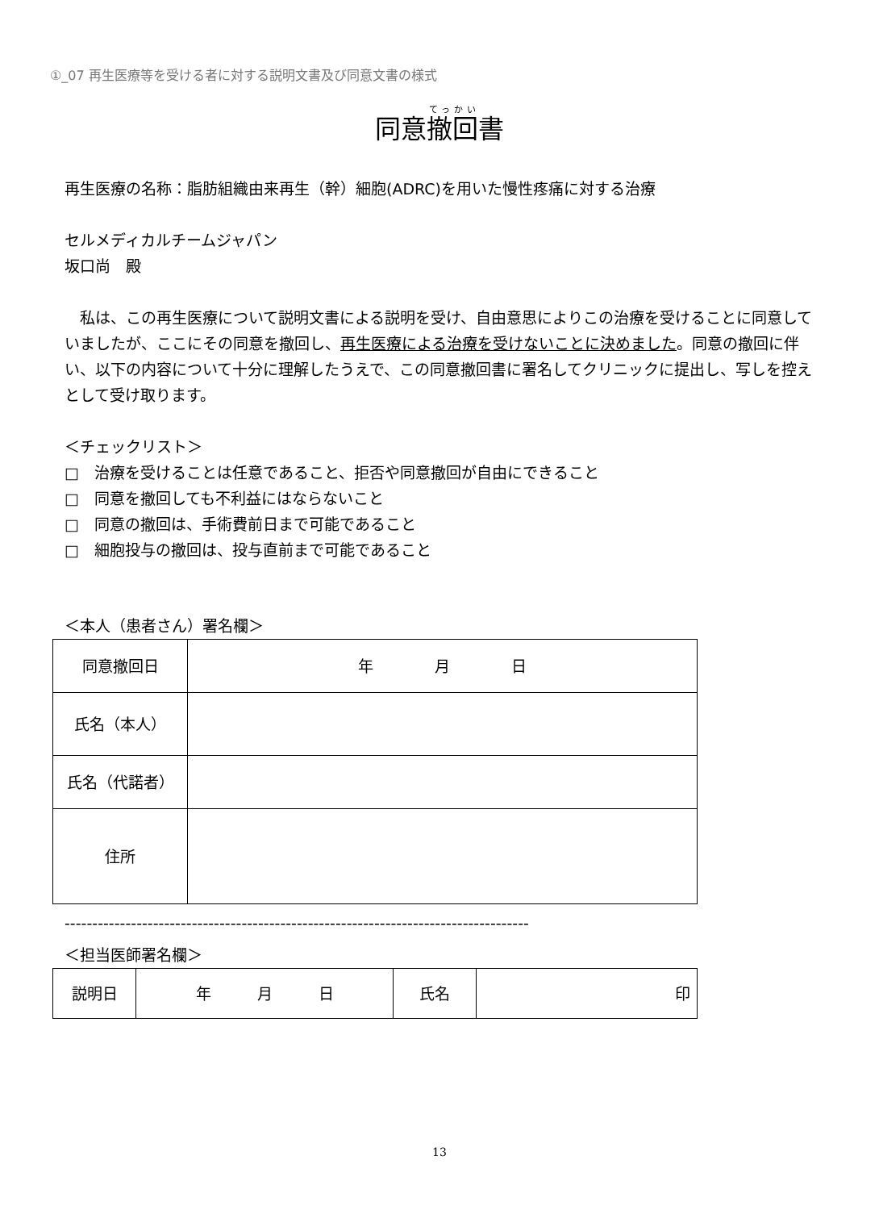①_07 再生医療等を受ける者に対する説明文書及び同意文書の様式
同意撤回書
再生医療の名称：脂肪組織由来再生（幹）細胞(ADRC)を用いた慢性疼痛に対する治療
セルメディカルチームジャパン
坂口尚　殿
　私は、この再生医療について説明文書による説明を受け、自由意思によりこの治療を受けることに同意していましたが、ここにその同意を撤回し、再生医療による治療を受けないことに決めました。同意の撤回に伴い、以下の内容について十分に理解したうえで、この同意撤回書に署名してクリニックに提出し、写しを控えとして受け取ります。
＜チェックリスト＞
□　治療を受けることは任意であること、拒否や同意撤回が自由にできること
□　同意を撤回しても不利益にはならないこと
□　同意の撤回は、手術費前日まで可能であること
□　細胞投与の撤回は、投与直前まで可能であること
＜本人（患者さん）署名欄＞
| 同意撤回日 | 年 月 日 |
| 氏名（本人） | |
| 氏名（代諾者） | |
| 住所 | |
------------------------------------------------------------------------------------
＜担当医師署名欄＞
| 説明日 | 年 月 日 | 氏名 | 印 |
13